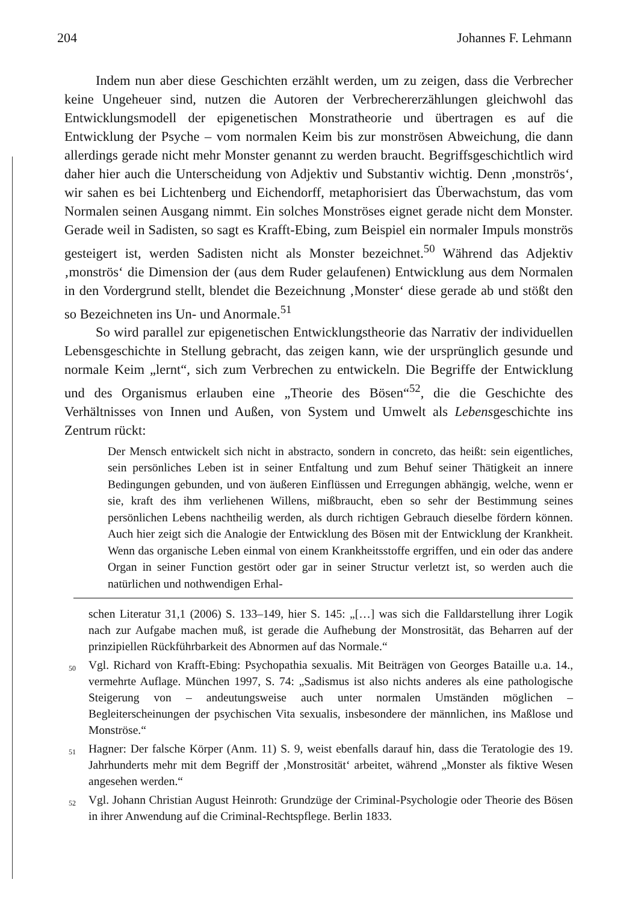204 Johannes F. Lehmann
Indem nun aber diese Geschichten erzählt werden, um zu zeigen, dass die Verbrecher keine Ungeheuer sind, nutzen die Autoren der Verbrechererzählungen gleichwohl das Entwicklungsmodell der epigenetischen Monstratheorie und übertragen es auf die Entwicklung der Psyche – vom normalen Keim bis zur monströsen Abweichung, die dann allerdings gerade nicht mehr Monster genannt zu werden braucht. Begriffsgeschichtlich wird daher hier auch die Unterscheidung von Adjektiv und Substantiv wichtig. Denn ‚monströs‘, wir sahen es bei Lichtenberg und Eichendorff, metaphorisiert das Überwachstum, das vom Normalen seinen Ausgang nimmt. Ein solches Monströses eignet gerade nicht dem Monster. Gerade weil in Sadisten, so sagt es Krafft-Ebing, zum Beispiel ein normaler Impuls monströs gesteigert ist, werden Sadisten nicht als Monster bezeichnet.<sup>50</sup> Während das Adjektiv ‚monströs‘ die Dimension der (aus dem Ruder gelaufenen) Entwicklung aus dem Normalen in den Vordergrund stellt, blendet die Bezeichnung ‚Monster‘ diese gerade ab und stößt den so Bezeichneten ins Un- und Anormale.<sup>51</sup>
So wird parallel zur epigenetischen Entwicklungstheorie das Narrativ der individuellen Lebensgeschichte in Stellung gebracht, das zeigen kann, wie der ursprünglich gesunde und normale Keim „lernt“, sich zum Verbrechen zu entwickeln. Die Begriffe der Entwicklung und des Organismus erlauben eine „Theorie des Bösen“<sup>52</sup>, die die Geschichte des Verhältnisses von Innen und Außen, von System und Umwelt als Lebensgeschichte ins Zentrum rückt:
Der Mensch entwickelt sich nicht in abstracto, sondern in concreto, das heißt: sein eigentliches, sein persönliches Leben ist in seiner Entfaltung und zum Behuf seiner Thätigkeit an innere Bedingungen gebunden, und von äußeren Einflüssen und Erregungen abhängig, welche, wenn er sie, kraft des ihm verliehenen Willens, mißbraucht, eben so sehr der Bestimmung seines persönlichen Lebens nachtheilig werden, als durch richtigen Gebrauch dieselbe fördern können. Auch hier zeigt sich die Analogie der Entwicklung des Bösen mit der Entwicklung der Krankheit. Wenn das organische Leben einmal von einem Krankheitsstoffe ergriffen, und ein oder das andere Organ in seiner Function gestört oder gar in seiner Structur verletzt ist, so werden auch die natürlichen und nothwendigen Erhal-
schen Literatur 31,1 (2006) S. 133–149, hier S. 145: „[…] was sich die Falldarstellung ihrer Logik nach zur Aufgabe machen muß, ist gerade die Aufhebung der Monstrosität, das Beharren auf der prinzipiellen Rückführbarkeit des Abnormen auf das Normale.“
<sup>50</sup> Vgl. Richard von Krafft-Ebing: Psychopathia sexualis. Mit Beiträgen von Georges Bataille u.a. 14., vermehrte Auflage. München 1997, S. 74: „Sadismus ist also nichts anderes als eine pathologische Steigerung von – andeutungsweise auch unter normalen Umständen möglichen – Begleiterscheinungen der psychischen Vita sexualis, insbesondere der männlichen, ins Maßlose und Monströse.“
<sup>51</sup> Hagner: Der falsche Körper (Anm. 11) S. 9, weist ebenfalls darauf hin, dass die Teratologie des 19. Jahrhunderts mehr mit dem Begriff der ‚Monstrosität‘ arbeitet, während „Monster als fiktive Wesen angesehen werden.“
<sup>52</sup> Vgl. Johann Christian August Heinroth: Grundzüge der Criminal-Psychologie oder Theorie des Bösen in ihrer Anwendung auf die Criminal-Rechtspflege. Berlin 1833.